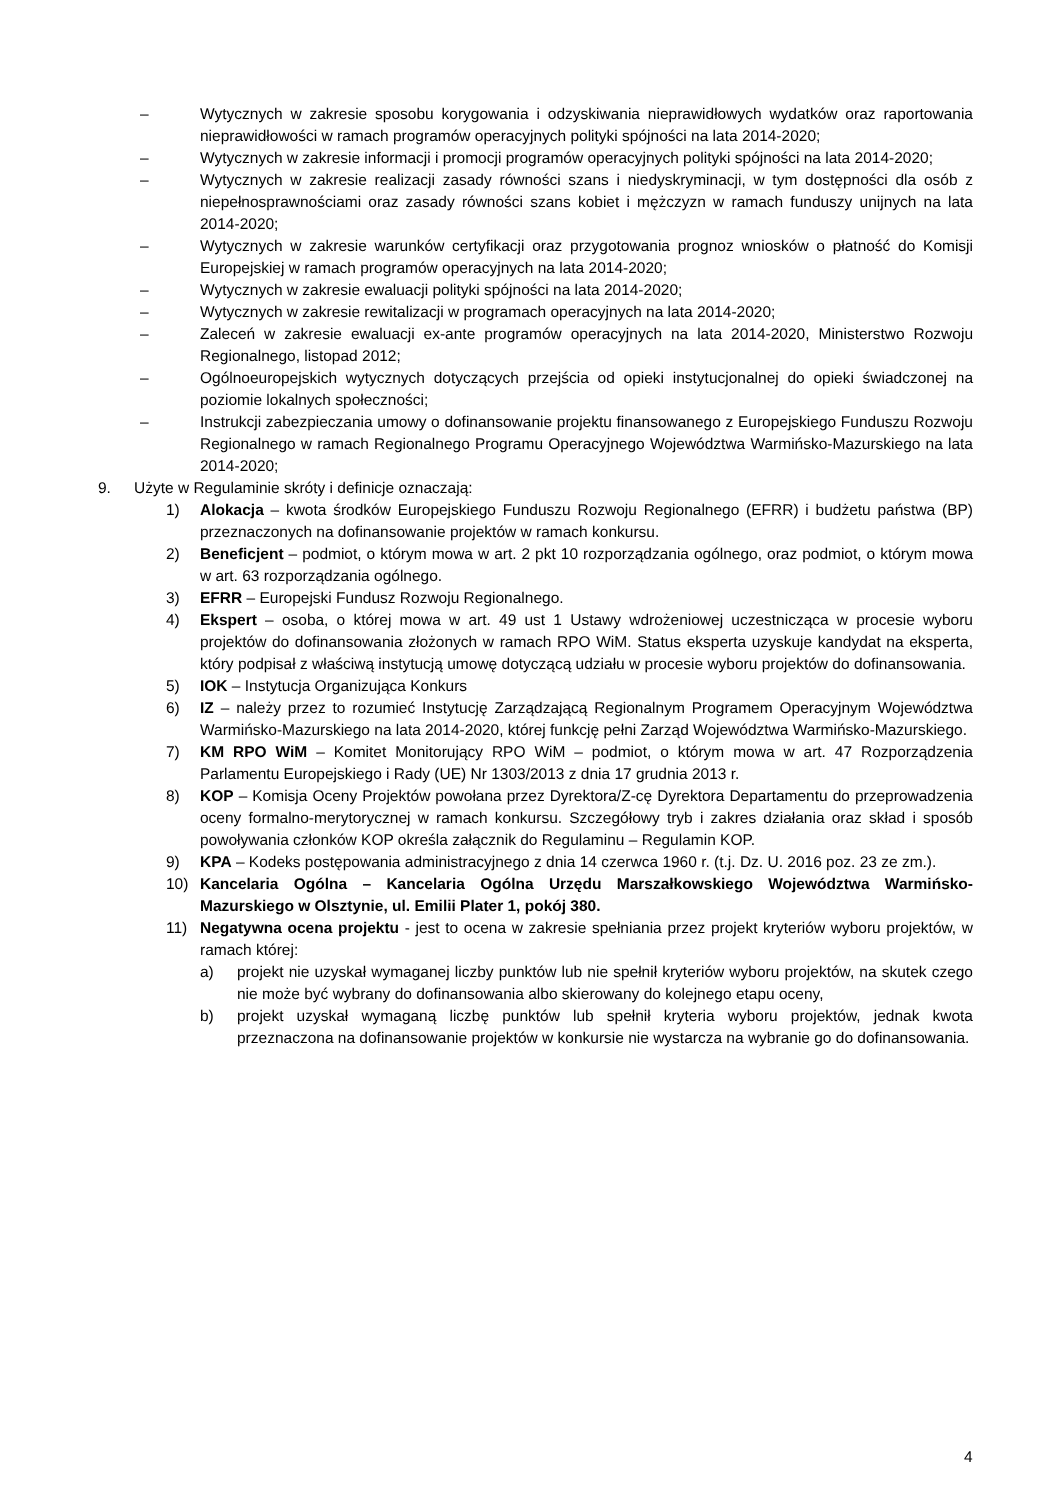– Wytycznych w zakresie sposobu korygowania i odzyskiwania nieprawidłowych wydatków oraz raportowania nieprawidłowości w ramach programów operacyjnych polityki spójności na lata 2014-2020;
– Wytycznych w zakresie informacji i promocji programów operacyjnych polityki spójności na lata 2014-2020;
– Wytycznych w zakresie realizacji zasady równości szans i niedyskryminacji, w tym dostępności dla osób z niepełnosprawnościami oraz zasady równości szans kobiet i mężczyzn w ramach funduszy unijnych na lata 2014-2020;
– Wytycznych w zakresie warunków certyfikacji oraz przygotowania prognoz wniosków o płatność do Komisji Europejskiej w ramach programów operacyjnych na lata 2014-2020;
– Wytycznych w zakresie ewaluacji polityki spójności na lata 2014-2020;
– Wytycznych w zakresie rewitalizacji w programach operacyjnych na lata 2014-2020;
– Zaleceń w zakresie ewaluacji ex-ante programów operacyjnych na lata 2014-2020, Ministerstwo Rozwoju Regionalnego, listopad 2012;
– Ogólnoeuropejskich wytycznych dotyczących przejścia od opieki instytucjonalnej do opieki świadczonej na poziomie lokalnych społeczności;
– Instrukcji zabezpieczania umowy o dofinansowanie projektu finansowanego z Europejskiego Funduszu Rozwoju Regionalnego w ramach Regionalnego Programu Operacyjnego Województwa Warmińsko-Mazurskiego na lata 2014-2020;
9. Użyte w Regulaminie skróty i definicje oznaczają:
1) Alokacja – kwota środków Europejskiego Funduszu Rozwoju Regionalnego (EFRR) i budżetu państwa (BP) przeznaczonych na dofinansowanie projektów w ramach konkursu.
2) Beneficjent – podmiot, o którym mowa w art. 2 pkt 10 rozporządzania ogólnego, oraz podmiot, o którym mowa w art. 63 rozporządzania ogólnego.
3) EFRR – Europejski Fundusz Rozwoju Regionalnego.
4) Ekspert – osoba, o której mowa w art. 49 ust 1 Ustawy wdrożeniowej uczestnicząca w procesie wyboru projektów do dofinansowania złożonych w ramach RPO WiM. Status eksperta uzyskuje kandydat na eksperta, który podpisał z właściwą instytucją umowę dotyczącą udziału w procesie wyboru projektów do dofinansowania.
5) IOK – Instytucja Organizująca Konkurs
6) IZ – należy przez to rozumieć Instytucję Zarządzającą Regionalnym Programem Operacyjnym Województwa Warmińsko-Mazurskiego na lata 2014-2020, której funkcję pełni Zarząd Województwa Warmińsko-Mazurskiego.
7) KM RPO WiM – Komitet Monitorujący RPO WiM – podmiot, o którym mowa w art. 47 Rozporządzenia Parlamentu Europejskiego i Rady (UE) Nr 1303/2013 z dnia 17 grudnia 2013 r.
8) KOP – Komisja Oceny Projektów powołana przez Dyrektora/Z-cę Dyrektora Departamentu do przeprowadzenia oceny formalno-merytorycznej w ramach konkursu. Szczegółowy tryb i zakres działania oraz skład i sposób powoływania członków KOP określa załącznik do Regulaminu – Regulamin KOP.
9) KPA – Kodeks postępowania administracyjnego z dnia 14 czerwca 1960 r. (t.j. Dz. U. 2016 poz. 23 ze zm.).
10) Kancelaria Ogólna – Kancelaria Ogólna Urzędu Marszałkowskiego Województwa Warmińsko-Mazurskiego w Olsztynie, ul. Emilii Plater 1, pokój 380.
11) Negatywna ocena projektu - jest to ocena w zakresie spełniania przez projekt kryteriów wyboru projektów, w ramach której:
a) projekt nie uzyskał wymaganej liczby punktów lub nie spełnił kryteriów wyboru projektów, na skutek czego nie może być wybrany do dofinansowania albo skierowany do kolejnego etapu oceny,
b) projekt uzyskał wymaganą liczbę punktów lub spełnił kryteria wyboru projektów, jednak kwota przeznaczona na dofinansowanie projektów w konkursie nie wystarcza na wybranie go do dofinansowania.
4